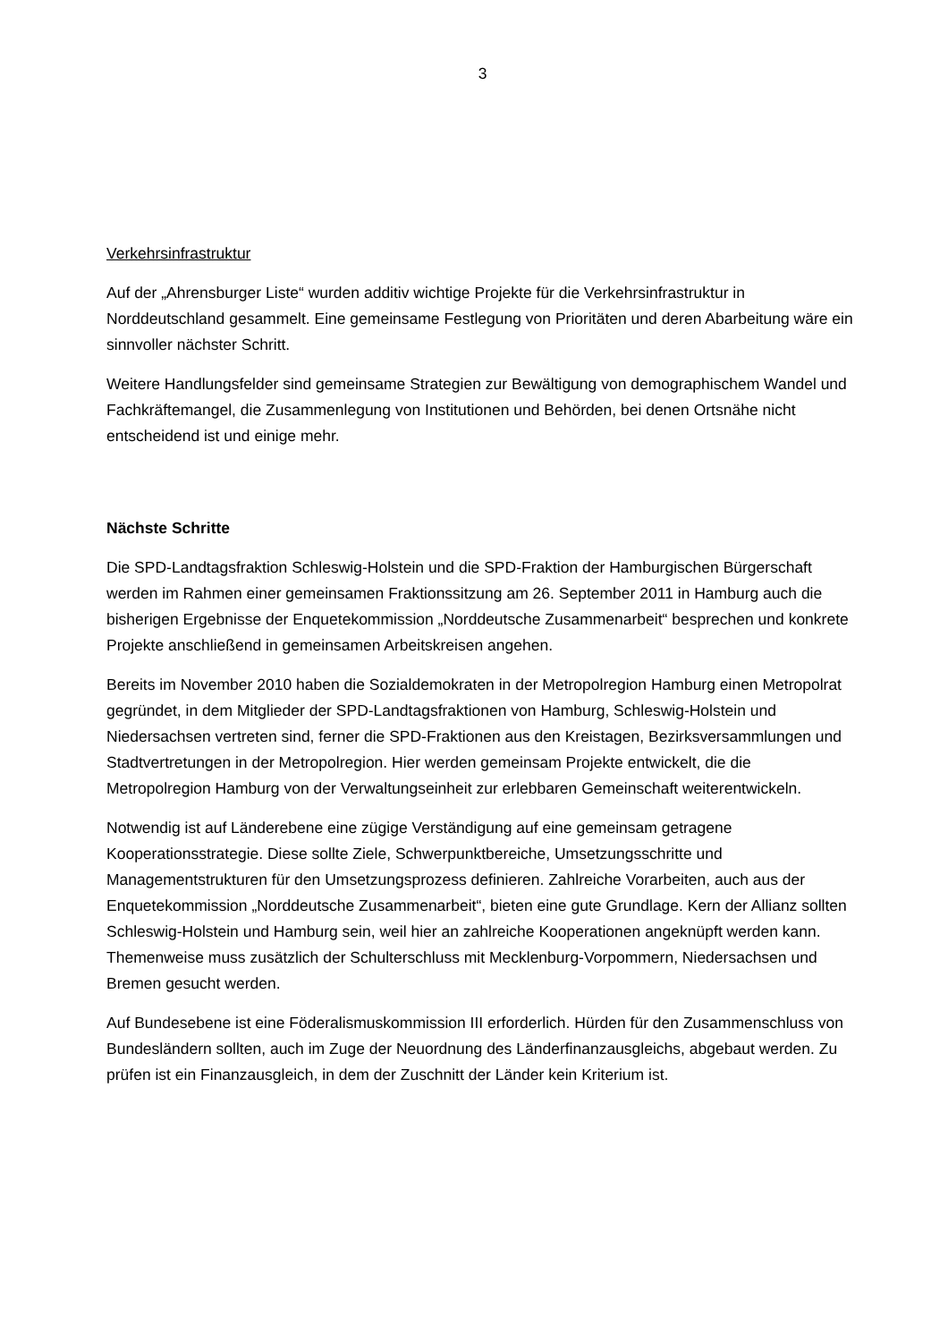3
Verkehrsinfrastruktur
Auf der „Ahrensburger Liste“ wurden additiv wichtige Projekte für die Verkehrsinfrastruktur in Norddeutschland gesammelt. Eine gemeinsame Festlegung von Prioritäten und deren Abarbeitung wäre ein sinnvoller nächster Schritt.
Weitere Handlungsfelder sind gemeinsame Strategien zur Bewältigung von demographischem Wandel und Fachkräftemangel, die Zusammenlegung von Institutionen und Behörden, bei denen Ortsnähe nicht entscheidend ist und einige mehr.
Nächste Schritte
Die SPD-Landtagsfraktion Schleswig-Holstein und die SPD-Fraktion der Hamburgischen Bürgerschaft werden im Rahmen einer gemeinsamen Fraktionssitzung am 26. September 2011 in Hamburg auch die bisherigen Ergebnisse der Enquetekommission „Norddeutsche Zusammenarbeit“ besprechen und konkrete Projekte anschließend in gemeinsamen Arbeitskreisen angehen.
Bereits im November 2010 haben die Sozialdemokraten in der Metropolregion Hamburg einen Metropolrat gegründet, in dem Mitglieder der SPD-Landtagsfraktionen von Hamburg, Schleswig-Holstein und Niedersachsen vertreten sind, ferner die SPD-Fraktionen aus den Kreistagen, Bezirksversammlungen und Stadtvertretungen in der Metropolregion. Hier werden gemeinsam Projekte entwickelt, die die Metropolregion Hamburg von der Verwaltungseinheit zur erlebbaren Gemeinschaft weiterentwickeln.
Notwendig ist auf Länderebene eine zügige Verständigung auf eine gemeinsam getragene Kooperationsstrategie. Diese sollte Ziele, Schwerpunktbereiche, Umsetzungsschritte und Managementstrukturen für den Umsetzungsprozess definieren. Zahlreiche Vorarbeiten, auch aus der Enquetekommission „Norddeutsche Zusammenarbeit“, bieten eine gute Grundlage. Kern der Allianz sollten Schleswig-Holstein und Hamburg sein, weil hier an zahlreiche Kooperationen angeknüpft werden kann. Themenweise muss zusätzlich der Schulterschluss mit Mecklenburg-Vorpommern, Niedersachsen und Bremen gesucht werden.
Auf Bundesebene ist eine Föderalismuskommission III erforderlich. Hürden für den Zusammenschluss von Bundesländern sollten, auch im Zuge der Neuordnung des Länderfinanzausgleichs, abgebaut werden. Zu prüfen ist ein Finanzausgleich, in dem der Zuschnitt der Länder kein Kriterium ist.